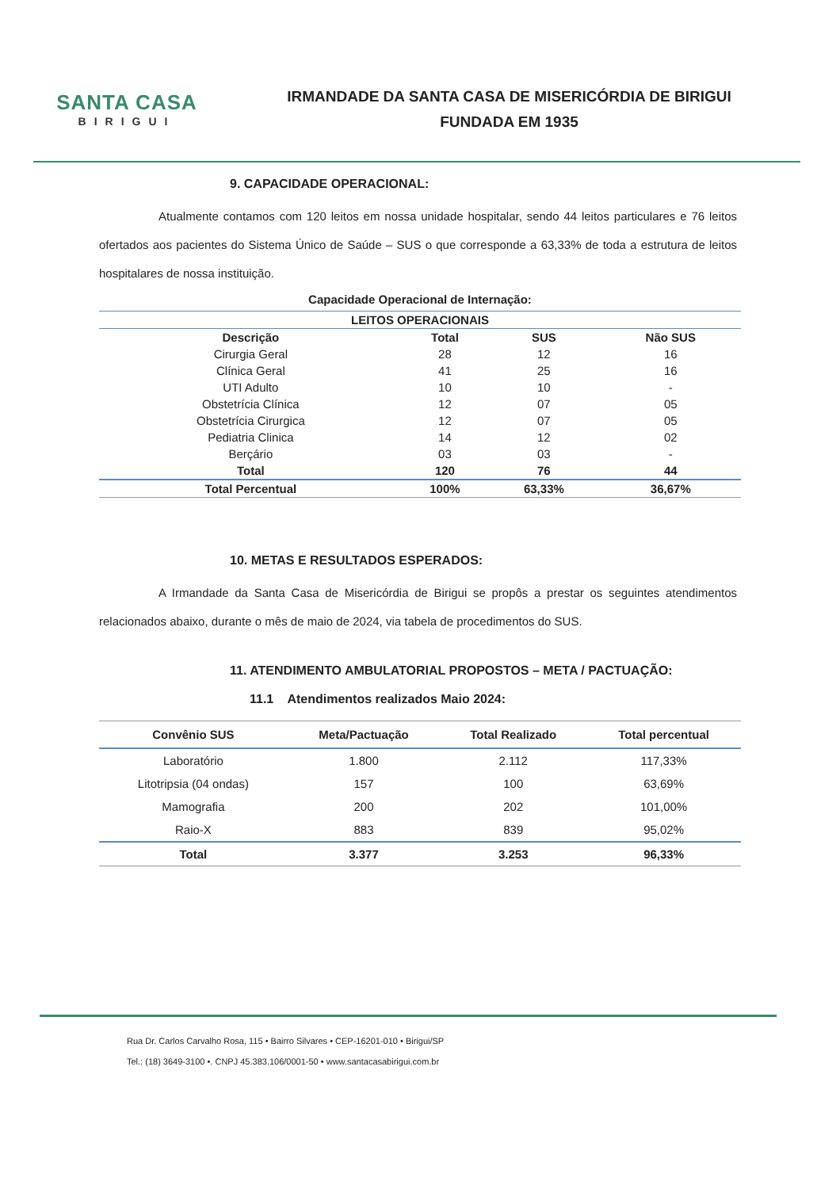SANTA CASA
BIRIGUI
IRMANDADE DA SANTA CASA DE MISERICÓRDIA DE BIRIGUI
FUNDADA EM 1935
9. CAPACIDADE OPERACIONAL:
Atualmente contamos com 120 leitos em nossa unidade hospitalar, sendo 44 leitos particulares e 76 leitos ofertados aos pacientes do Sistema Único de Saúde – SUS o que corresponde a 63,33% de toda a estrutura de leitos hospitalares de nossa instituição.
Capacidade Operacional de Internação:
| LEITOS OPERACIONAIS | | | |
| --- | --- | --- | --- |
| Descrição | Total | SUS | Não SUS |
| Cirurgia Geral | 28 | 12 | 16 |
| Clínica Geral | 41 | 25 | 16 |
| UTI Adulto | 10 | 10 | - |
| Obstetrícia Clínica | 12 | 07 | 05 |
| Obstetrícia Cirurgica | 12 | 07 | 05 |
| Pediatria Clinica | 14 | 12 | 02 |
| Berçário | 03 | 03 | - |
| Total | 120 | 76 | 44 |
| Total Percentual | 100% | 63,33% | 36,67% |
10. METAS E RESULTADOS ESPERADOS:
A Irmandade da Santa Casa de Misericórdia de Birigui se propôs a prestar os seguintes atendimentos relacionados abaixo, durante o mês de maio de 2024, via tabela de procedimentos do SUS.
11. ATENDIMENTO AMBULATORIAL PROPOSTOS – META / PACTUAÇÃO:
11.1 Atendimentos realizados Maio 2024:
| Convênio SUS | Meta/Pactuação | Total Realizado | Total percentual |
| --- | --- | --- | --- |
| Laboratório | 1.800 | 2.112 | 117,33% |
| Litotripsia (04 ondas) | 157 | 100 | 63,69% |
| Mamografia | 200 | 202 | 101,00% |
| Raio-X | 883 | 839 | 95,02% |
| Total | 3.377 | 3.253 | 96,33% |
Rua Dr. Carlos Carvalho Rosa, 115 • Bairro Silvares • CEP-16201-010 • Birigui/SP
Tel.: (18) 3649-3100 •. CNPJ 45.383.106/0001-50 • www.santacasabirigui.com.br